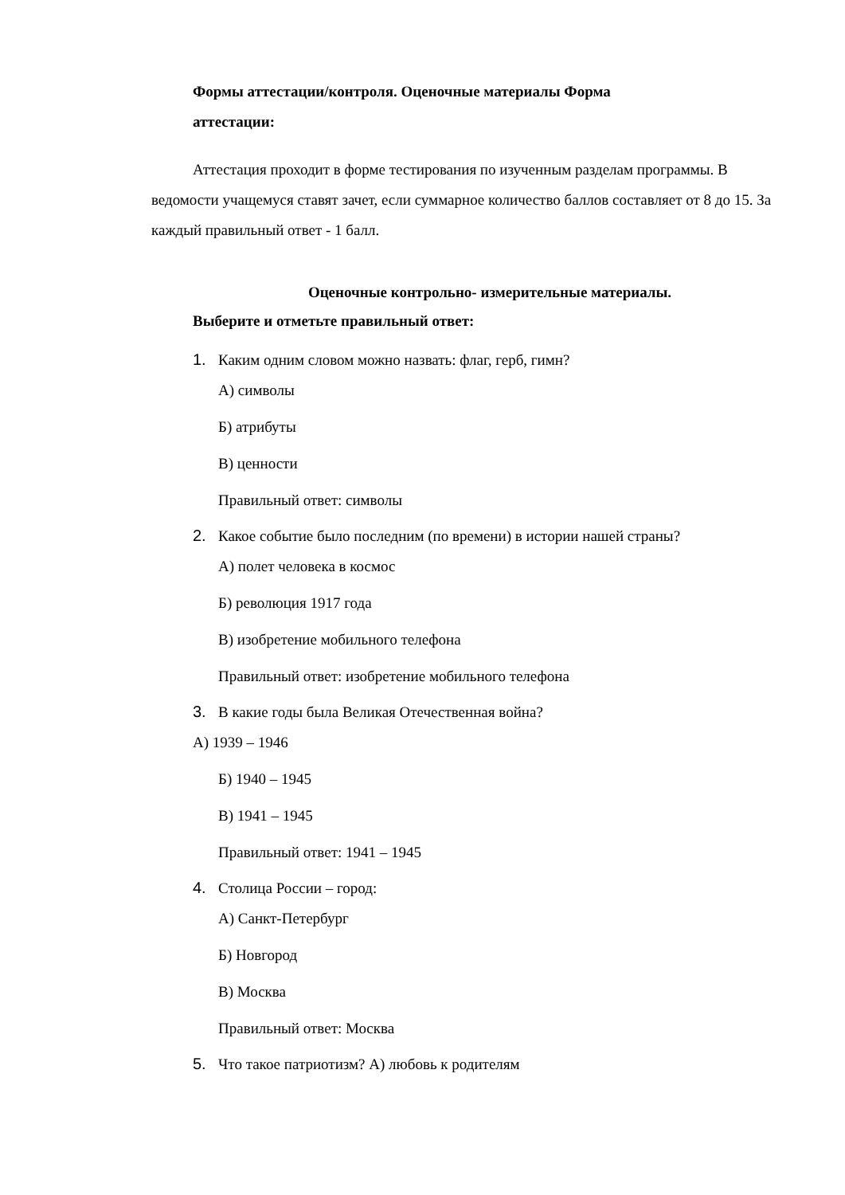Формы аттестации/контроля. Оценочные материалы Форма
аттестации:
Аттестация проходит в форме тестирования по изученным разделам программы. В ведомости учащемуся ставят зачет, если суммарное количество баллов составляет от 8 до 15. За каждый правильный ответ - 1 балл.
Оценочные контрольно- измерительные материалы.
Выберите и отметьте правильный ответ:
1. Каким одним словом можно назвать: флаг, герб, гимн?
А) символы
Б) атрибуты
В) ценности
Правильный ответ: символы
2. Какое событие было последним (по времени) в истории нашей страны?
А) полет человека в космос
Б) революция 1917 года
В) изобретение мобильного телефона
Правильный ответ: изобретение мобильного телефона
3. В какие годы была Великая Отечественная война?
А) 1939 – 1946
Б) 1940 – 1945
В) 1941 – 1945
Правильный ответ: 1941 – 1945
4. Столица России – город:
А) Санкт-Петербург
Б) Новгород
В) Москва
Правильный ответ: Москва
5. Что такое патриотизм? А) любовь к родителям